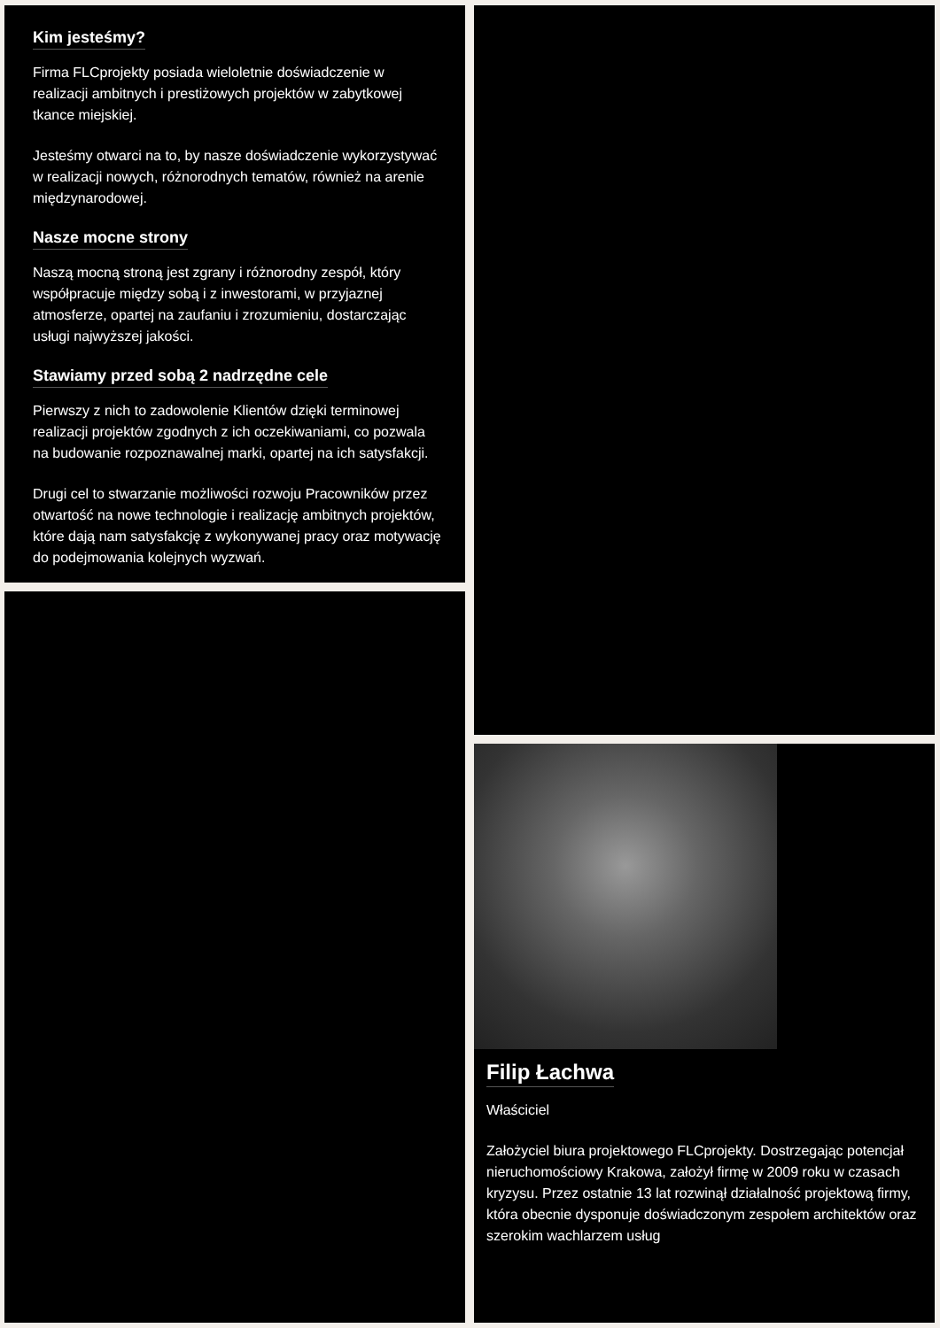Kim jesteśmy?
Firma FLCprojekty posiada wieloletnie doświadczenie w realizacji ambitnych i prestiżowych projektów w zabytkowej tkance miejskiej.
Jesteśmy otwarci na to, by nasze doświadczenie wykorzystywać w realizacji nowych, różnorodnych tematów, również na arenie międzynarodowej.
Nasze mocne strony
Naszą mocną stroną jest zgrany i różnorodny zespół, który współpracuje między sobą i z inwestorami, w przyjaznej atmosferze, opartej na zaufaniu i zrozumieniu, dostarczając usługi najwyższej jakości.
Stawiamy przed sobą 2 nadrzędne cele
Pierwszy z nich to zadowolenie Klientów dzięki terminowej realizacji projektów zgodnych z ich oczekiwaniami, co pozwala na budowanie rozpoznawalnej marki, opartej na ich satysfakcji.
Drugi cel to stwarzanie możliwości rozwoju Pracowników przez otwartość na nowe technologie i realizację ambitnych projektów, które dają nam satysfakcję z wykonywanej pracy oraz motywację do podejmowania kolejnych wyzwań.
Filip Łachwa
Właściciel
Założyciel biura projektowego FLCprojekty. Dostrzegając potencjał nieruchomościowy Krakowa, założył firmę w 2009 roku w czasach kryzysu. Przez ostatnie 13 lat rozwinął działalność projektową firmy, która obecnie dysponuje doświadczonym zespołem architektów oraz szerokim wachlarzem usług